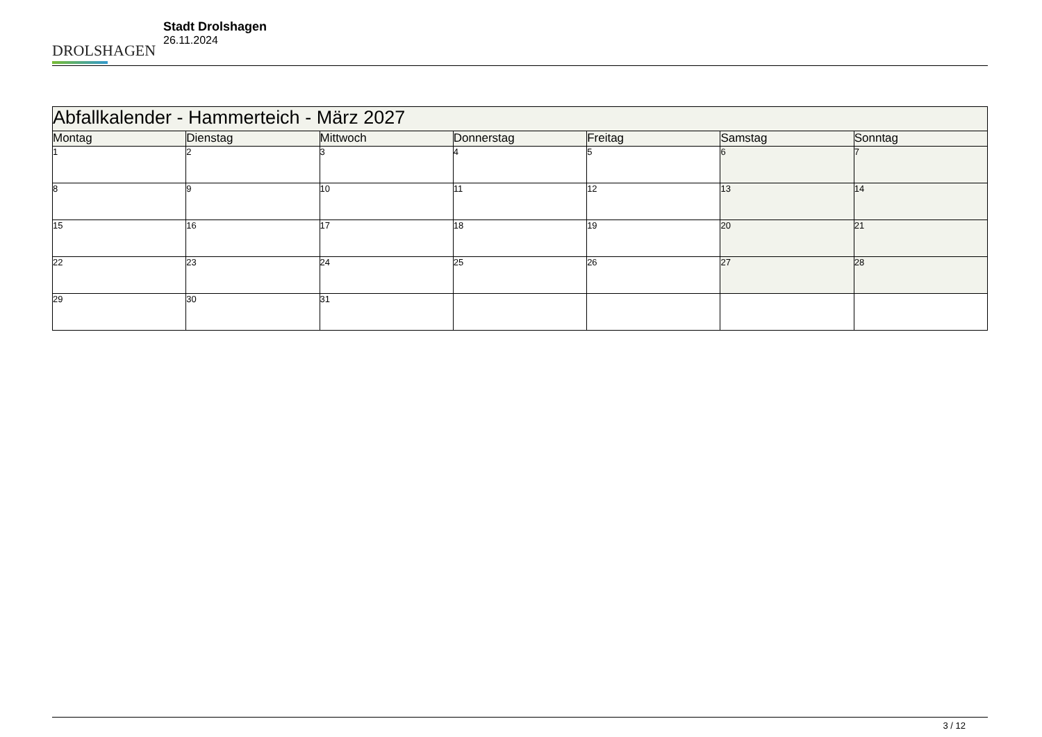DROLSHAGEN
Stadt Drolshagen
26.11.2024
| Abfallkalender - Hammerteich - März 2027 | | | | | | |
| --- | --- | --- | --- | --- | --- | --- |
| Montag | Dienstag | Mittwoch | Donnerstag | Freitag | Samstag | Sonntag |
| 1 | 2 | 3 | 4 | 5 | 6 | 7 |
| 8 | 9 | 10 | 11 | 12 | 13 | 14 |
| 15 | 16 | 17 | 18 | 19 | 20 | 21 |
| 22 | 23 | 24 | 25 | 26 | 27 | 28 |
| 29 | 30 | 31 | | | | |
3 / 12